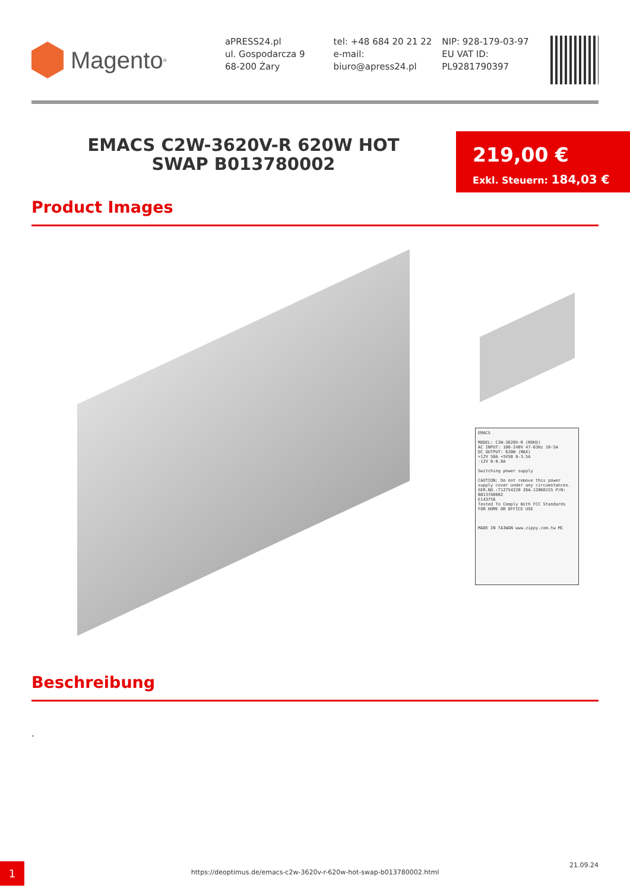Magento<sup>®</sup>
aPRESS24.pl
ul. Gospodarcza 9
68-200 Żary
tel: +48 684 20 21 22
e-mail:
biuro@apress24.pl
NIP: 928-179-03-97
EU VAT ID:
PL9281790397
EMACS C2W-3620V-R 620W HOT SWAP B013780002
219,00 €
Exkl. Steuern: 184,03 €
Product Images
EMACS
MODEL: C2W-3620V-R (ROHS)
AC INPUT: 100-240V 47-63Hz 10-5A
DC OUTPUT: 620W (MAX)
+12V 50A +5VSB 0-3.5A
-12V 0-0.8A
Switching power supply
CAUTION: Do not remove this power supply cover under any circumstances.
SER.NO.:T12754220 26A-12060155 P/N: B013780002
E143756
Tested To Comply With FCC Standards
FOR HOME OR OFFICE USE
MADE IN TAIWAN www.zippy.com.tw MC
Beschreibung
.
1
https://deoptimus.de/emacs-c2w-3620v-r-620w-hot-swap-b013780002.html
21.09.24